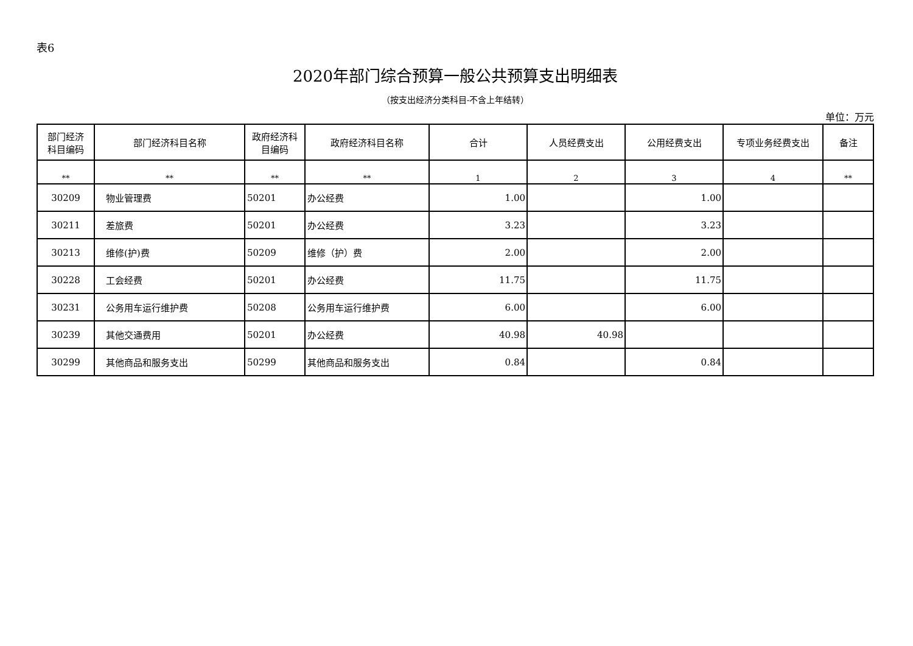表6
2020年部门综合预算一般公共预算支出明细表
（按支出经济分类科目-不含上年结转）
单位：万元
| 部门经济 科目编码 | 部门经济科目名称 | 政府经济科 目编码 | 政府经济科目名称 | 合计 | 人员经费支出 | 公用经费支出 | 专项业务经费支出 | 备注 |
| --- | --- | --- | --- | --- | --- | --- | --- | --- |
| ** | ** | ** | ** | 1 | 2 | 3 | 4 | ** |
| 30209 | 物业管理费 | 50201 | 办公经费 | 1.00 | | 1.00 | | |
| 30211 | 差旅费 | 50201 | 办公经费 | 3.23 | | 3.23 | | |
| 30213 | 维修(护)费 | 50209 | 维修（护）费 | 2.00 | | 2.00 | | |
| 30228 | 工会经费 | 50201 | 办公经费 | 11.75 | | 11.75 | | |
| 30231 | 公务用车运行维护费 | 50208 | 公务用车运行维护费 | 6.00 | | 6.00 | | |
| 30239 | 其他交通费用 | 50201 | 办公经费 | 40.98 | 40.98 | | | |
| 30299 | 其他商品和服务支出 | 50299 | 其他商品和服务支出 | 0.84 | | 0.84 | | |